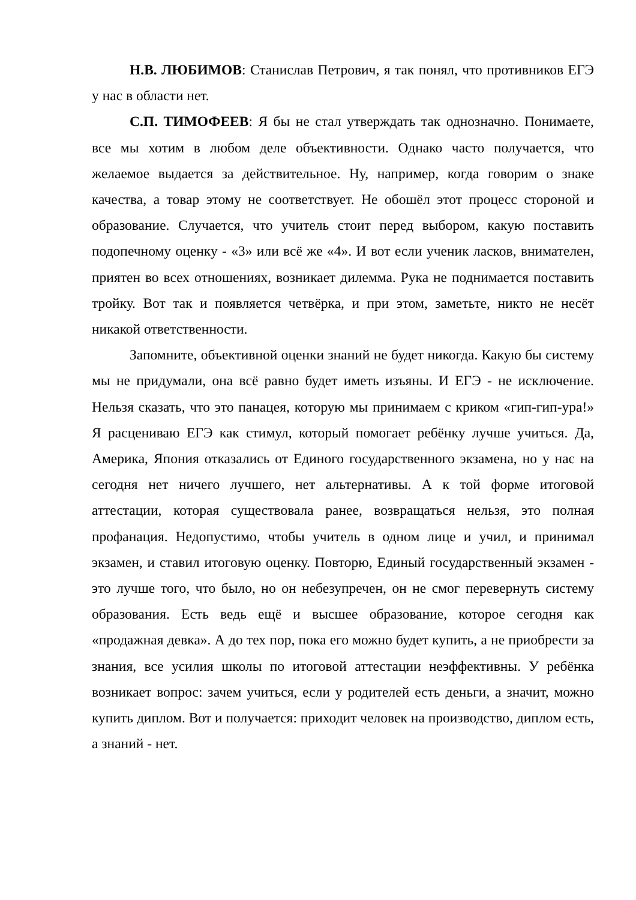Н.В. ЛЮБИМОВ: Станислав Петрович, я так понял, что противников ЕГЭ у нас в области нет.
С.П. ТИМОФЕЕВ: Я бы не стал утверждать так однозначно. Понимаете, все мы хотим в любом деле объективности. Однако часто получается, что желаемое выдается за действительное. Ну, например, когда говорим о знаке качества, а товар этому не соответствует. Не обошёл этот процесс стороной и образование. Случается, что учитель стоит перед выбором, какую поставить подопечному оценку - «3» или всё же «4». И вот если ученик ласков, внимателен, приятен во всех отношениях, возникает дилемма. Рука не поднимается поставить тройку. Вот так и появляется четвёрка, и при этом, заметьте, никто не несёт никакой ответственности.
Запомните, объективной оценки знаний не будет никогда. Какую бы систему мы не придумали, она всё равно будет иметь изъяны. И ЕГЭ - не исключение. Нельзя сказать, что это панацея, которую мы принимаем с криком «гип-гип-ура!» Я расцениваю ЕГЭ как стимул, который помогает ребёнку лучше учиться. Да, Америка, Япония отказались от Единого государственного экзамена, но у нас на сегодня нет ничего лучшего, нет альтернативы. А к той форме итоговой аттестации, которая существовала ранее, возвращаться нельзя, это полная профанация. Недопустимо, чтобы учитель в одном лице и учил, и принимал экзамен, и ставил итоговую оценку. Повторю, Единый государственный экзамен - это лучше того, что было, но он небезупречен, он не смог перевернуть систему образования. Есть ведь ещё и высшее образование, которое сегодня как «продажная девка». А до тех пор, пока его можно будет купить, а не приобрести за знания, все усилия школы по итоговой аттестации неэффективны. У ребёнка возникает вопрос: зачем учиться, если у родителей есть деньги, а значит, можно купить диплом. Вот и получается: приходит человек на производство, диплом есть, а знаний - нет.